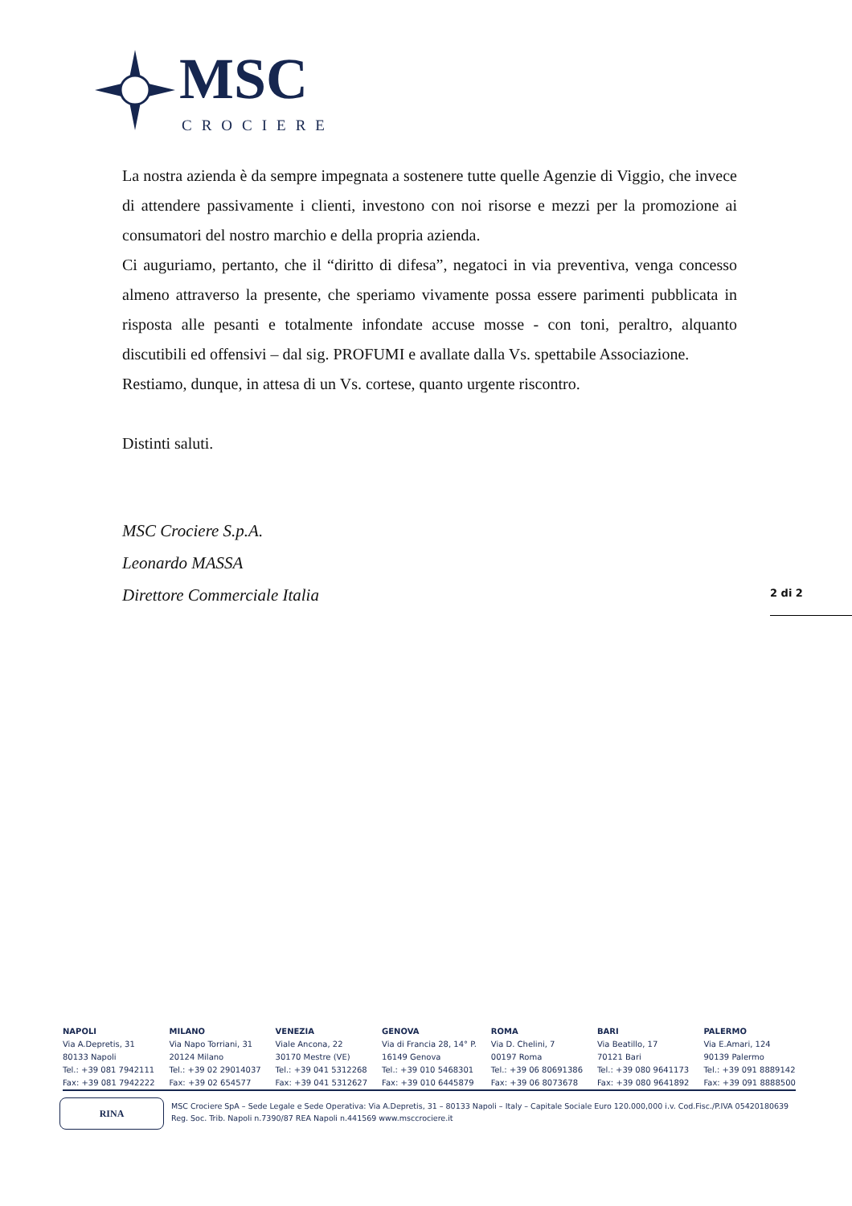MSC
CROCIERE
La nostra azienda è da sempre impegnata a sostenere tutte quelle Agenzie di Viggio, che invece di attendere passivamente i clienti, investono con noi risorse e mezzi per la promozione ai consumatori del nostro marchio e della propria azienda.
Ci auguriamo, pertanto, che il “diritto di difesa”, negatoci in via preventiva, venga concesso almeno attraverso la presente, che speriamo vivamente possa essere parimenti pubblicata in risposta alle pesanti e totalmente infondate accuse mosse - con toni, peraltro, alquanto discutibili ed offensivi – dal sig. PROFUMI e avallate dalla Vs. spettabile Associazione.
Restiamo, dunque, in attesa di un Vs. cortese, quanto urgente riscontro.
Distinti saluti.
MSC Crociere S.p.A.
Leonardo MASSA
Direttore Commerciale Italia
2 di 2
NAPOLI
Via A.Depretis, 31
80133 Napoli
Tel.: +39 081 7942111
Fax: +39 081 7942222
MILANO
Via Napo Torriani, 31
20124 Milano
Tel.: +39 02 29014037
Fax: +39 02 654577
VENEZIA
Viale Ancona, 22
30170 Mestre (VE)
Tel.: +39 041 5312268
Fax: +39 041 5312627
GENOVA
Via di Francia 28, 14° P.
16149 Genova
Tel.: +39 010 5468301
Fax: +39 010 6445879
ROMA
Via D. Chelini, 7
00197 Roma
Tel.: +39 06 80691386
Fax: +39 06 8073678
BARI
Via Beatillo, 17
70121 Bari
Tel.: +39 080 9641173
Fax: +39 080 9641892
PALERMO
Via E.Amari, 124
90139 Palermo
Tel.: +39 091 8889142
Fax: +39 091 8888500
RINA
MSC Crociere SpA – Sede Legale e Sede Operativa: Via A.Depretis, 31 – 80133 Napoli – Italy – Capitale Sociale Euro 120.000,000 i.v. Cod.Fisc./P.IVA 05420180639
Reg. Soc. Trib. Napoli n.7390/87 REA Napoli n.441569 www.msccrociere.it